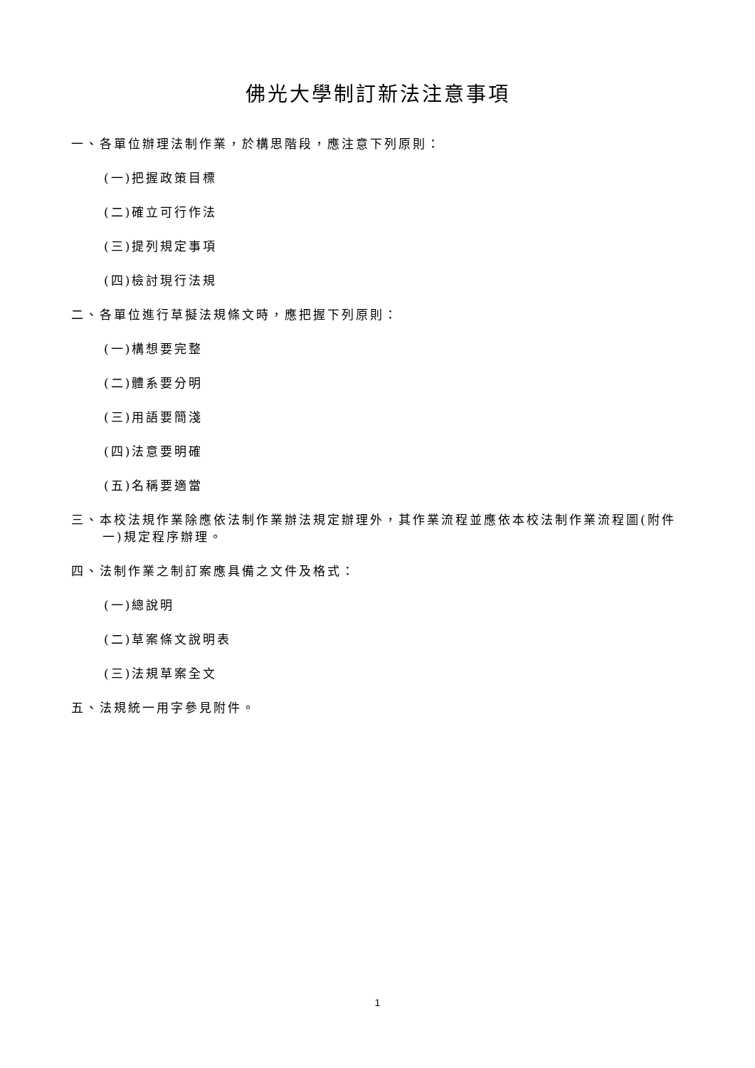佛光大學制訂新法注意事項
一、各單位辦理法制作業，於構思階段，應注意下列原則：
(一)把握政策目標
(二)確立可行作法
(三)提列規定事項
(四)檢討現行法規
二、各單位進行草擬法規條文時，應把握下列原則：
(一)構想要完整
(二)體系要分明
(三)用語要簡淺
(四)法意要明確
(五)名稱要適當
三、本校法規作業除應依法制作業辦法規定辦理外，其作業流程並應依本校法制作業流程圖(附件一)規定程序辦理。
四、法制作業之制訂案應具備之文件及格式：
(一)總說明
(二)草案條文說明表
(三)法規草案全文
五、法規統一用字參見附件。
1